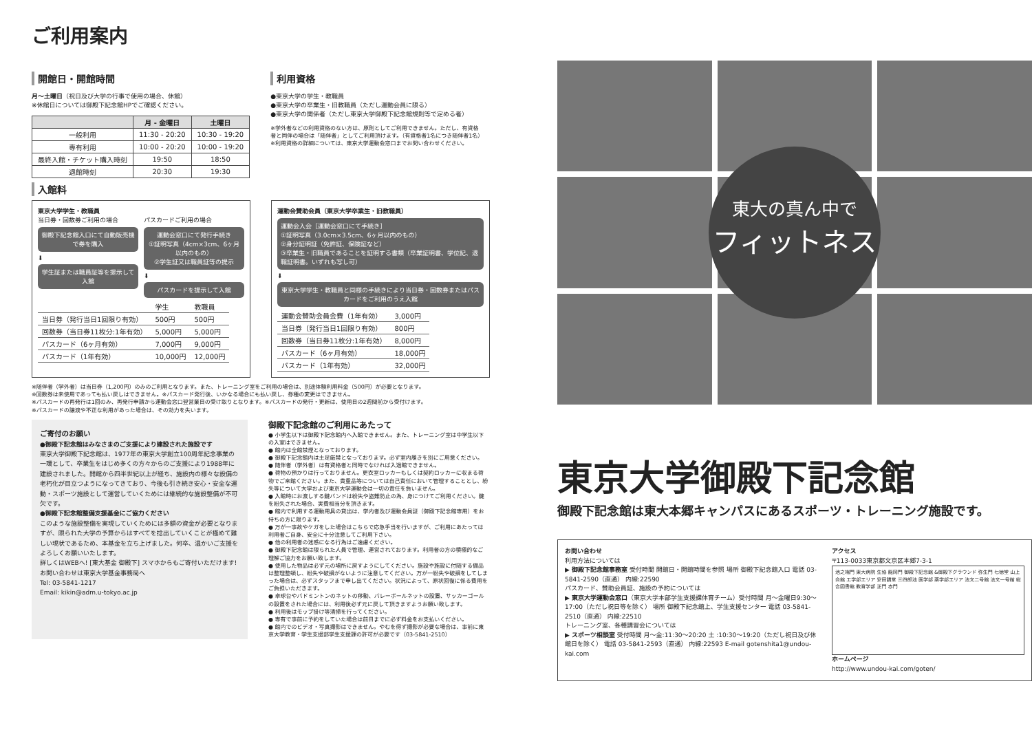ご利用案内
開館日・開館時間
月～土曜日（祝日及び大学の行事で使用の場合、休館）
※休館日については御殿下記念館HPでご確認ください。
| | 月 - 金曜日 | 土曜日 |
| --- | --- | --- |
| 一般利用 | 11:30 - 20:20 | 10:30 - 19:20 |
| 専有利用 | 10:00 - 20:20 | 10:00 - 19:20 |
| 最終入館・チケット購入時刻 | 19:50 | 18:50 |
| 退館時刻 | 20:30 | 19:30 |
利用資格
●東京大学の学生・教職員
●東京大学の卒業生・旧教職員（ただし運動会員に限る）
●東京大学の関係者（ただし東京大学御殿下記念館規則等で定める者）
※学外者などの利用資格のない方は、原則としてご利用できません。ただし、有資格者と同伴の場合は「随伴者」としてご利用頂けます。（有資格者1名につき随伴者1名）
※利用資格の詳細については、東京大学運動会窓口までお問い合わせください。
入館料
東京大学学生・教職員
当日券・回数券ご利用の場合
御殿下記念館入口にて自動販売機で券を購入
⬇
学生証または職員証等を提示して入館
パスカードご利用の場合
運動会窓口にて発行手続き
①証明写真（4cm×3cm、6ヶ月以内のもの）
②学生証又は職員証等の提示
⬇
パスカードを提示して入館
| | 学生 | 教職員 |
| 当日券（発行当日1回限り有効） | 500円 | 500円 |
| 回数券（当日券11枚分:1年有効） | 5,000円 | 5,000円 |
| パスカード（6ヶ月有効） | 7,000円 | 9,000円 |
| パスカード（1年有効） | 10,000円 | 12,000円 |
運動会賛助会員（東京大学卒業生・旧教職員）
運動会入会［運動会窓口にて手続き］
①証明写真（3.0cm×3.5cm、6ヶ月以内のもの）
②身分証明証（免許証、保険証など）
③卒業生・旧職員であることを証明する書類（卒業証明書、学位記、退職証明書。いずれも写し可）
⬇
東京大学学生・教職員と同様の手続きにより当日券・回数券またはパスカードをご利用のうえ入館
| 運動会賛助会員会費（1年有効） | 3,000円 |
| 当日券（発行当日1回限り有効） | 800円 |
| 回数券（当日券11枚分:1年有効） | 8,000円 |
| パスカード（6ヶ月有効） | 18,000円 |
| パスカード（1年有効） | 32,000円 |
※随伴者（学外者）は当日券（1,200円）のみのご利用となります。また、トレーニング室をご利用の場合は、別途体験利用料金（500円）が必要となります。
※回数券は未使用であっても払い戻しはできません。※パスカード発行後、いかなる場合にも払い戻し、券種の変更はできません。
※パスカードの再発行は1回のみ、再発行申請から運動会窓口翌営業日の受け取りとなります。※パスカードの発行・更新は、使用日の2週間前から受付けます。
※パスカードの譲渡や不正な利用があった場合は、その効力を失います。
ご寄付のお願い
●御殿下記念館はみなさまのご支援により建設された施設です
東京大学御殿下記念館は、1977年の東京大学創立100周年記念事業の一環として、卒業生をはじめ多くの方々からのご支援により1988年に建設されました。開館から四半世紀以上が経ち、施設内の様々な設備の老朽化が目立つようになってきており、今後も引き続き安心・安全な運動・スポーツ施設として運営していくためには継続的な施設整備が不可欠です。
●御殿下記念館整備支援基金にご協力ください
このような施設整備を実現していくためには多額の資金が必要となりますが、限られた大学の予算からはすべてを捻出していくことが極めて難しい現状であるため、本基金を立ち上げました。何卒、温かいご支援をよろしくお願いいたします。
詳しくはWEBへ! [東大基金 御殿下] スマホからもご寄付いただけます!
お問い合わせは東京大学基金事務局へ
Tel: 03-5841-1217
Email: kikin@adm.u-tokyo.ac.jp
御殿下記念館のご利用にあたって
● 小学生以下は御殿下記念館内へ入館できません。また、トレーニング室は中学生以下の入室はできません。
● 館内は全館禁煙となっております。
● 御殿下記念館内は土足厳禁となっております。必ず室内履きを別にご用意ください。
● 随伴者（学外者）は有資格者と同時でなければ入退館できません。
● 荷物の預かりは行っておりません。更衣室ロッカーもしくは契約ロッカーに収まる荷物でご来館ください。また、貴重品等については自己責任において管理することとし、紛失等について大学および東京大学運動会は一切の責任を負いません。
● 入館時にお渡しする鍵バンドは紛失や盗難防止の為、身につけてご利用ください。鍵を紛失された場合、実費相当分を頂きます。
● 館内で利用する運動用具の貸出は、学内者及び運動会員証（御殿下記念館専用）をお持ちの方に限ります。
● 万が一事故やケガをした場合はこちらで応急手当を行いますが、ご利用にあたっては利用者ご自身、安全に十分注意してご利用下さい。
● 他の利用者の迷惑になる行為はご遠慮ください。
● 御殿下記念館は限られた人員で管理、運営されております。利用者の方の積極的なご理解ご協力をお願い致します。
● 使用した物品は必ず元の場所に戻すようにしてください。施設や施設に付随する備品は整理整頓し、紛失や破損がないように注意してください。万が一紛失や破損をしてしまった場合は、必ずスタッフまで申し出てください。状況によって、原状回復に係る費用をご負担いただきます。
● 卓球台やバドミントンのネットの移動、バレーボールネットの設置、サッカーゴールの設置をされた場合には、利用後必ず元に戻して頂きますようお願い致します。
● 利用後はモップ掛け等清掃を行ってください。
● 専有で事前に予約をしていた場合は前日までに必ず料金をお支払いください。
● 館内でのビデオ・写真撮影はできません。やむを得ず撮影が必要な場合は、事前に東京大学教育・学生支援部学生支援課の許可が必要です（03-5841-2510）
東大の真ん中で
フィットネス
東京大学御殿下記念館
御殿下記念館は東大本郷キャンパスにあるスポーツ・トレーニング施設です。
お問い合わせ
利用方法については
▶ 御殿下記念館事務室 受付時間 開館日・開館時間を参照 場所 御殿下記念館入口 電話 03-5841-2590（直通） 内線:22590
パスカード、賛助会員証、施設の予約については
▶ 東京大学運動会窓口（東京大学本部学生支援課体育チーム）受付時間 月～金曜日9:30～17:00（ただし祝日等を除く） 場所 御殿下記念館上、学生支援センター 電話 03-5841-2510（直通） 内線:22510
トレーニング室、各種講習会については
▶ スポーツ相談室 受付時間 月～金:11:30～20:20 土 :10:30～19:20（ただし祝日及び休館日を除く） 電話 03-5841-2593（直通） 内線:22593 E-mail gotenshita1@undou-kai.com
アクセス
〒113-0033東京都文京区本郷7-3-1
池之端門 東大病院 生協 龍岡門 御殿下記念館 &御殿下グラウンド 弥生門 七徳堂 山上会館 工学部エリア 安田講堂 三四郎池 医学部 薬学部エリア 法文二号館 法文一号館 総合図書館 教育学部 正門 赤門
ホームページ
http://www.undou-kai.com/goten/